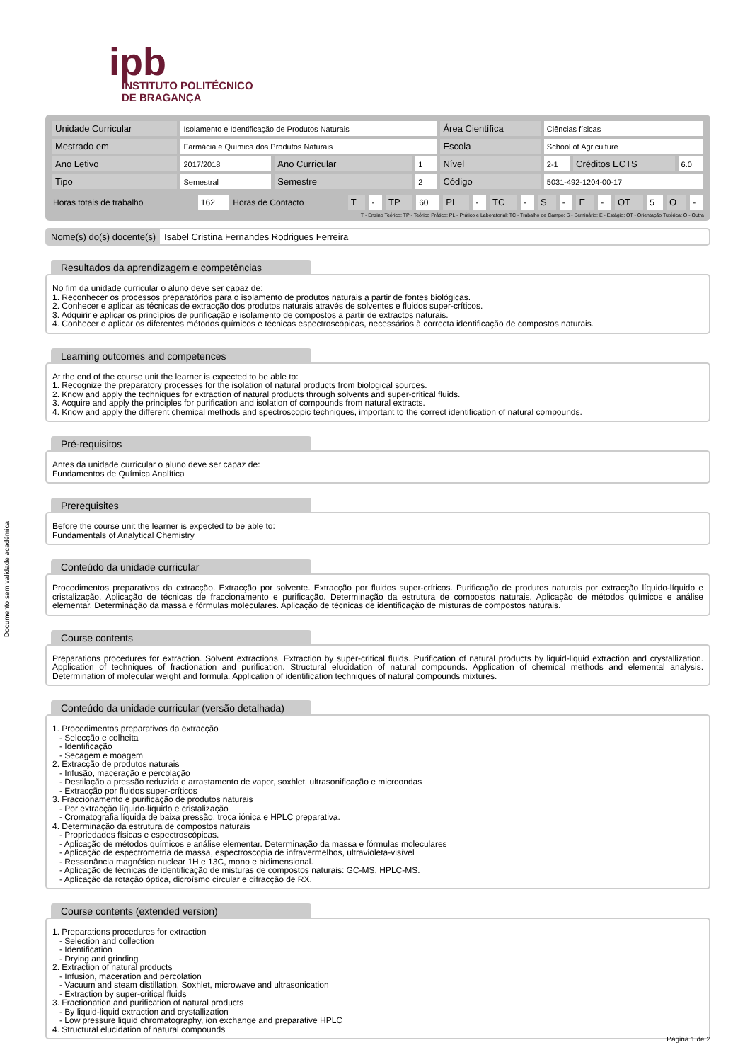ipb
INSTITUTO POLITÉCNICO
DE BRAGANÇA
| Unidade Curricular | Isolamento e Identificação de Produtos Naturais | | | Área Científica | Ciências físicas | | |
| Mestrado em | Farmácia e Química dos Produtos Naturais | | | Escola | School of Agriculture | | |
| Ano Letivo | 2017/2018 | Ano Curricular | 1 | Nível | 2-1 | Créditos ECTS | 6.0 |
| Tipo | Semestral | Semestre | 2 | Código | 5031-492-1204-00-17 | | |
| Horas totais de trabalho | 162 | Horas de Contacto | T | - | TP | 60 | PL | - | TC | - | S | - | E | - | OT | 5 | O | - |
T - Ensino Teórico; TP - Teórico Prático; PL - Prático e Laboratorial; TC - Trabalho de Campo; S - Seminário; E - Estágio; OT - Orientação Tutórica; O - Outra
Nome(s) do(s) docente(s) Isabel Cristina Fernandes Rodrigues Ferreira
Resultados da aprendizagem e competências
No fim da unidade curricular o aluno deve ser capaz de:
1. Reconhecer os processos preparatórios para o isolamento de produtos naturais a partir de fontes biológicas.
2. Conhecer e aplicar as técnicas de extracção dos produtos naturais através de solventes e fluidos super-críticos.
3. Adquirir e aplicar os princípios de purificação e isolamento de compostos a partir de extractos naturais.
4. Conhecer e aplicar os diferentes métodos químicos e técnicas espectroscópicas, necessários à correcta identificação de compostos naturais.
Learning outcomes and competences
At the end of the course unit the learner is expected to be able to:
1. Recognize the preparatory processes for the isolation of natural products from biological sources.
2. Know and apply the techniques for extraction of natural products through solvents and super-critical fluids.
3. Acquire and apply the principles for purification and isolation of compounds from natural extracts.
4. Know and apply the different chemical methods and spectroscopic techniques, important to the correct identification of natural compounds.
Pré-requisitos
Antes da unidade curricular o aluno deve ser capaz de:
Fundamentos de Química Analítica
Prerequisites
Before the course unit the learner is expected to be able to:
Fundamentals of Analytical Chemistry
Conteúdo da unidade curricular
Procedimentos preparativos da extracção. Extracção por solvente. Extracção por fluidos super-críticos. Purificação de produtos naturais por extracção líquido-líquido e cristalização. Aplicação de técnicas de fraccionamento e purificação. Determinação da estrutura de compostos naturais. Aplicação de métodos químicos e análise elementar. Determinação da massa e fórmulas moleculares. Aplicação de técnicas de identificação de misturas de compostos naturais.
Course contents
Preparations procedures for extraction. Solvent extractions. Extraction by super-critical fluids. Purification of natural products by liquid-liquid extraction and crystallization. Application of techniques of fractionation and purification. Structural elucidation of natural compounds. Application of chemical methods and elemental analysis. Determination of molecular weight and formula. Application of identification techniques of natural compounds mixtures.
Conteúdo da unidade curricular (versão detalhada)
1. Procedimentos preparativos da extracção
- Selecção e colheita
- Identificação
- Secagem e moagem
2. Extracção de produtos naturais
- Infusão, maceração e percolação
- Destilação a pressão reduzida e arrastamento de vapor, soxhlet, ultrasonificação e microondas
- Extracção por fluidos super-críticos
3. Fraccionamento e purificação de produtos naturais
- Por extracção líquido-líquido e cristalização
- Cromatografia líquida de baixa pressão, troca iónica e HPLC preparativa.
4. Determinação da estrutura de compostos naturais
- Propriedades físicas e espectroscópicas.
- Aplicação de métodos químicos e análise elementar. Determinação da massa e fórmulas moleculares
- Aplicação de espectrometria de massa, espectroscopia de infravermelhos, ultravioleta-visível
- Ressonância magnética nuclear 1H e 13C, mono e bidimensional.
- Aplicação de técnicas de identificação de misturas de compostos naturais: GC-MS, HPLC-MS.
- Aplicação da rotação óptica, dicroísmo circular e difracção de RX.
Course contents (extended version)
1. Preparations procedures for extraction
- Selection and collection
- Identification
- Drying and grinding
2. Extraction of natural products
- Infusion, maceration and percolation
- Vacuum and steam distillation, Soxhlet, microwave and ultrasonication
- Extraction by super-critical fluids
3. Fractionation and purification of natural products
- By liquid-liquid extraction and crystallization
- Low pressure liquid chromatography, ion exchange and preparative HPLC
4. Structural elucidation of natural compounds
Documento sem validade académica.
Página 1 de 2